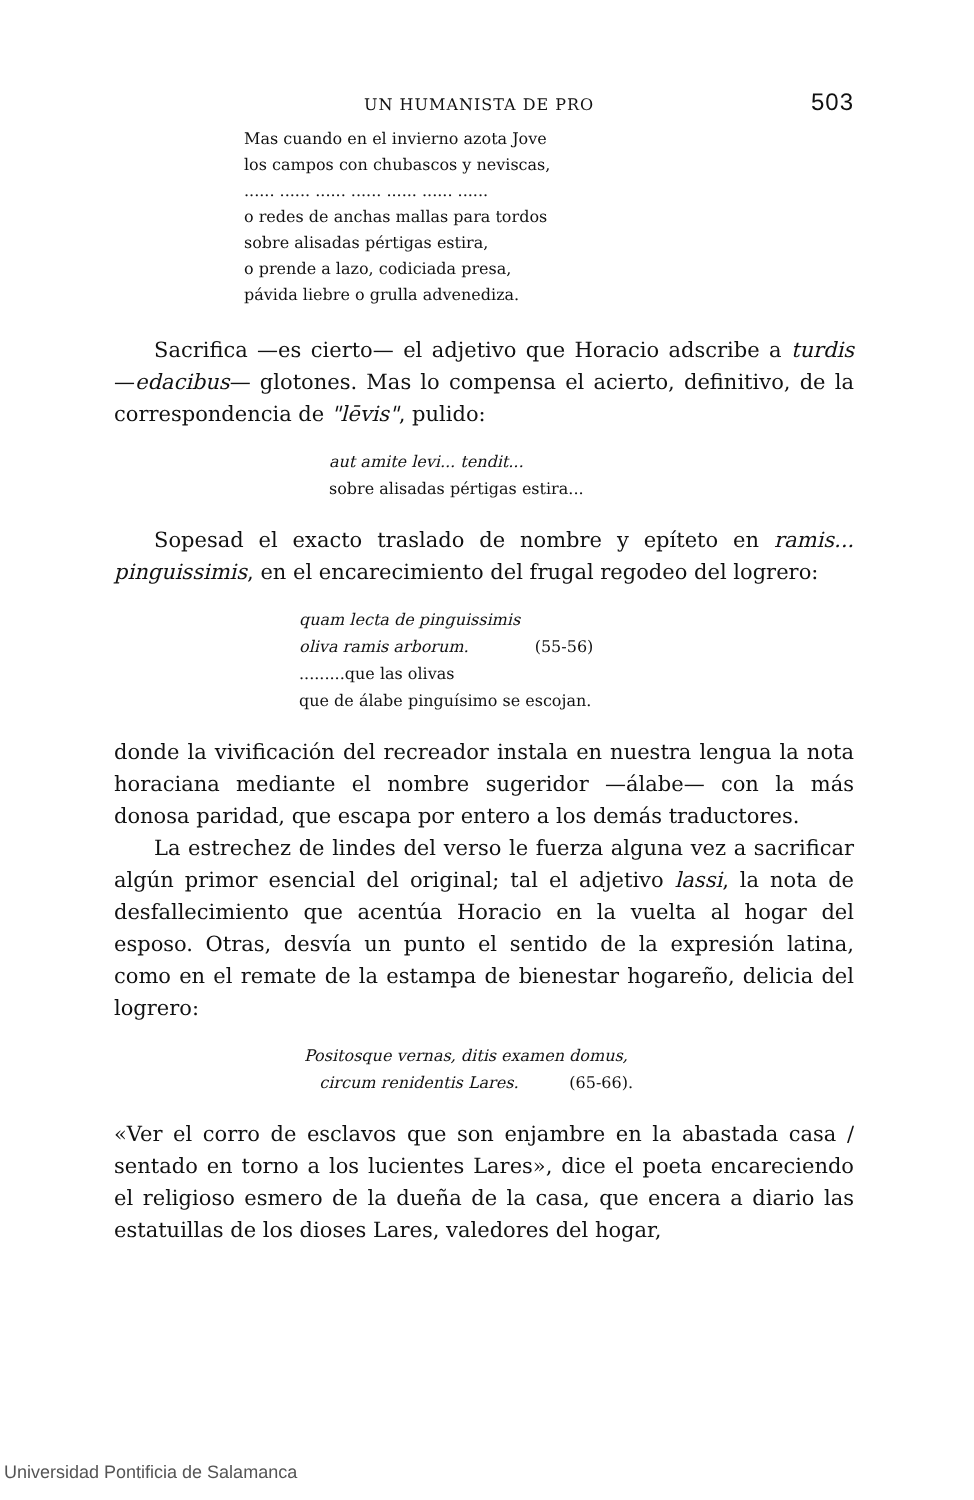UN HUMANISTA DE PRO 503
Mas cuando en el invierno azota Jove
los campos con chubascos y neviscas,
...... ...... ...... ...... ...... ...... ......
o redes de anchas mallas para tordos
sobre alisadas pértigas estira,
o prende a lazo, codiciada presa,
pávida liebre o grulla advenediza.
Sacrifica —es cierto— el adjetivo que Horacio adscribe a turdis —edacibus— glotones. Mas lo compensa el acierto, definitivo, de la correspondencia de "lēvis", pulido:
aut amite levi... tendit...
sobre alisadas pértigas estira...
Sopesad el exacto traslado de nombre y epíteto en ramis... pinguissimis, en el encarecimiento del frugal regodeo del logrero:
quam lecta de pinguissimis
oliva ramis arborum. (55-56)
.........que las olivas
que de álabe pinguísimo se escojan.
donde la vivificación del recreador instala en nuestra lengua la nota horaciana mediante el nombre sugeridor —álabe— con la más donosa paridad, que escapa por entero a los demás traductores.
La estrechez de lindes del verso le fuerza alguna vez a sacrificar algún primor esencial del original; tal el adjetivo lassi, la nota de desfallecimiento que acentúa Horacio en la vuelta al hogar del esposo. Otras, desvía un punto el sentido de la expresión latina, como en el remate de la estampa de bienestar hogareño, delicia del logrero:
Positosque vernas, ditis examen domus,
circum renidentis Lares. (65-66).
«Ver el corro de esclavos que son enjambre en la abastada casa / sentado en torno a los lucientes Lares», dice el poeta encareciendo el religioso esmero de la dueña de la casa, que encera a diario las estatuillas de los dioses Lares, valedores del hogar,
Universidad Pontificia de Salamanca